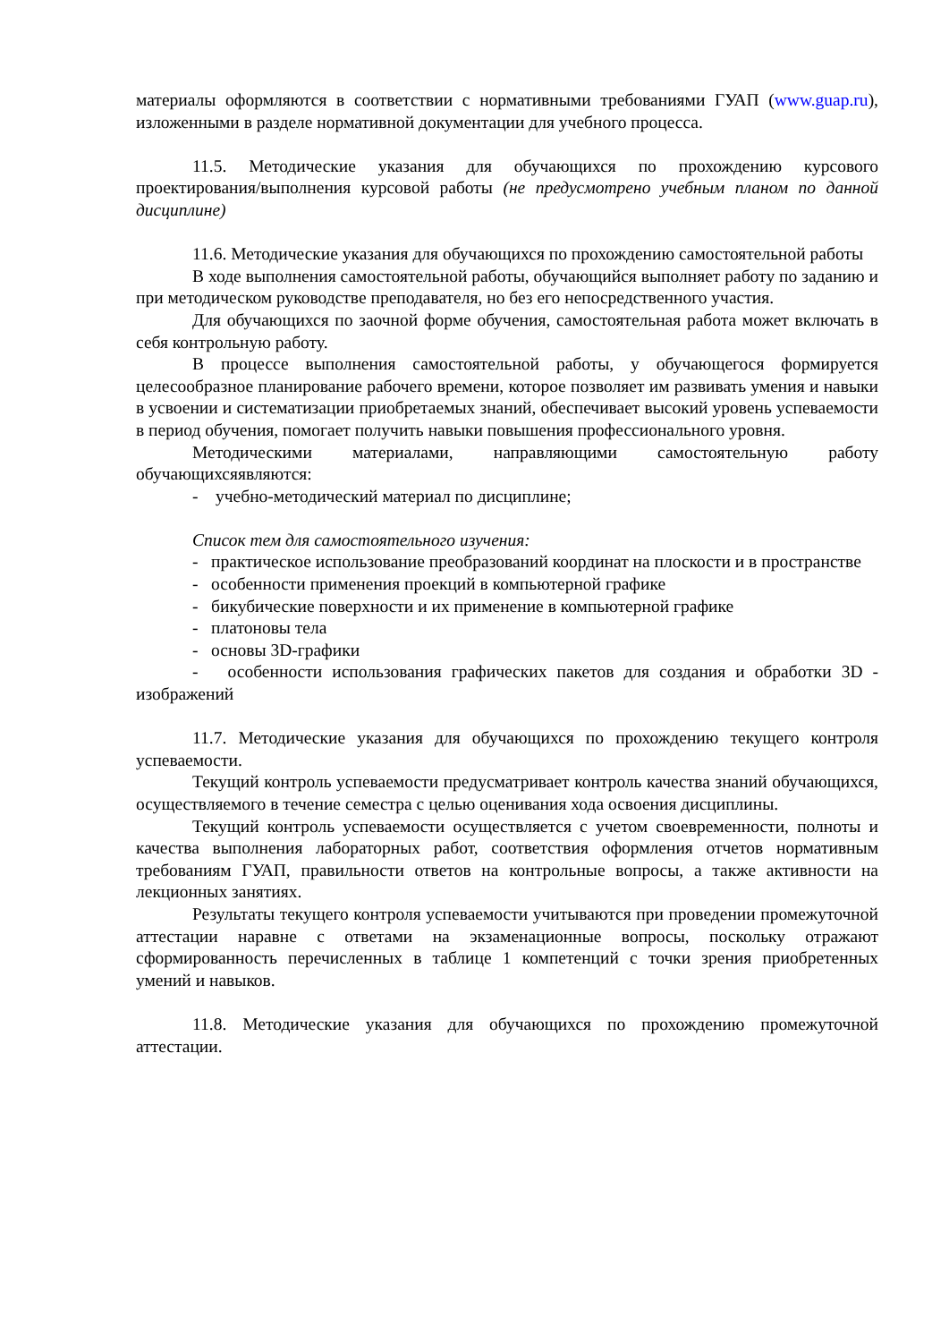материалы оформляются в соответствии с нормативными требованиями ГУАП (www.guap.ru), изложенными в разделе нормативной документации для учебного процесса.
11.5. Методические указания для обучающихся по прохождению курсового проектирования/выполнения курсовой работы (не предусмотрено учебным планом по данной дисциплине)
11.6. Методические указания для обучающихся по прохождению самостоятельной работы
В ходе выполнения самостоятельной работы, обучающийся выполняет работу по заданию и при методическом руководстве преподавателя, но без его непосредственного участия.
Для обучающихся по заочной форме обучения, самостоятельная работа может включать в себя контрольную работу.
В процессе выполнения самостоятельной работы, у обучающегося формируется целесообразное планирование рабочего времени, которое позволяет им развивать умения и навыки в усвоении и систематизации приобретаемых знаний, обеспечивает высокий уровень успеваемости в период обучения, помогает получить навыки повышения профессионального уровня.
Методическими материалами, направляющими самостоятельную работу обучающихсяявляются:
- учебно-методический материал по дисциплине;
Список тем для самостоятельного изучения:
- практическое использование преобразований координат на плоскости и в пространстве
- особенности применения проекций в компьютерной графике
- бикубические поверхности и их применение в компьютерной графике
- платоновы тела
- основы 3D-графики
- особенности использования графических пакетов для создания и обработки 3D - изображений
11.7. Методические указания для обучающихся по прохождению текущего контроля успеваемости.
Текущий контроль успеваемости предусматривает контроль качества знаний обучающихся, осуществляемого в течение семестра с целью оценивания хода освоения дисциплины.
Текущий контроль успеваемости осуществляется с учетом своевременности, полноты и качества выполнения лабораторных работ, соответствия оформления отчетов нормативным требованиям ГУАП, правильности ответов на контрольные вопросы, а также активности на лекционных занятиях.
Результаты текущего контроля успеваемости учитываются при проведении промежуточной аттестации наравне с ответами на экзаменационные вопросы, поскольку отражают сформированность перечисленных в таблице 1 компетенций с точки зрения приобретенных умений и навыков.
11.8. Методические указания для обучающихся по прохождению промежуточной аттестации.